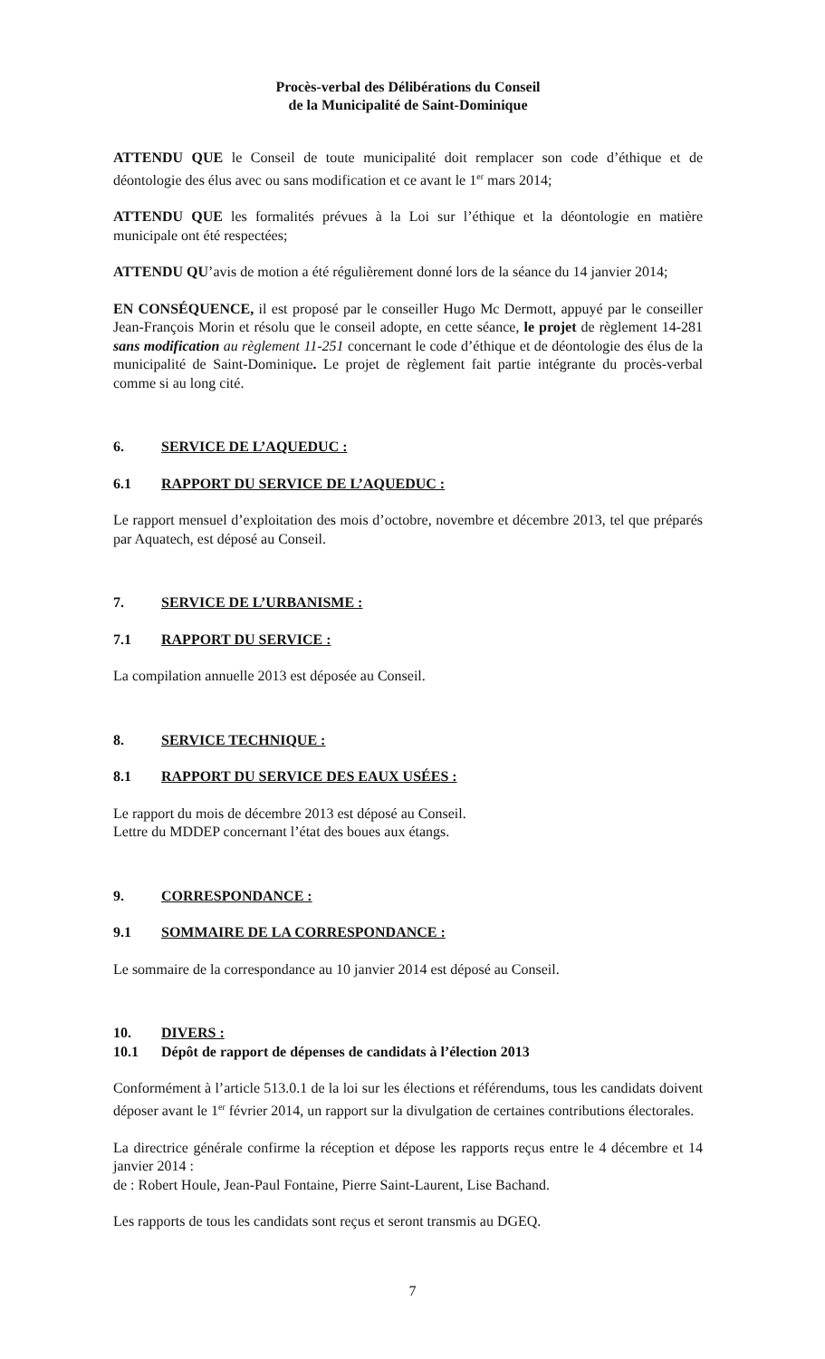Procès-verbal des Délibérations du Conseil
de la Municipalité de Saint-Dominique
ATTENDU QUE le Conseil de toute municipalité doit remplacer son code d’éthique et de déontologie des élus avec ou sans modification et ce avant le 1<sup>er</sup> mars 2014;
ATTENDU QUE les formalités prévues à la Loi sur l’éthique et la déontologie en matière municipale ont été respectées;
ATTENDU QU’avis de motion a été régulièrement donné lors de la séance du 14 janvier 2014;
EN CONSÉQUENCE, il est proposé par le conseiller Hugo Mc Dermott, appuyé par le conseiller Jean-François Morin et résolu que le conseil adopte, en cette séance, le projet de règlement 14-281 sans modification au règlement 11-251 concernant le code d’éthique et de déontologie des élus de la municipalité de Saint-Dominique. Le projet de règlement fait partie intégrante du procès-verbal comme si au long cité.
6. SERVICE DE L’AQUEDUC :
6.1 RAPPORT DU SERVICE DE L’AQUEDUC :
Le rapport mensuel d’exploitation des mois d’octobre, novembre et décembre 2013, tel que préparés par Aquatech, est déposé au Conseil.
7. SERVICE DE L’URBANISME :
7.1 RAPPORT DU SERVICE :
La compilation annuelle 2013 est déposée au Conseil.
8. SERVICE TECHNIQUE :
8.1 RAPPORT DU SERVICE DES EAUX USÉES :
Le rapport du mois de décembre 2013 est déposé au Conseil.
Lettre du MDDEP concernant l’état des boues aux étangs.
9. CORRESPONDANCE :
9.1 SOMMAIRE DE LA CORRESPONDANCE :
Le sommaire de la correspondance au 10 janvier 2014 est déposé au Conseil.
10. DIVERS :
10.1 Dépôt de rapport de dépenses de candidats à l’élection 2013
Conformément à l’article 513.0.1 de la loi sur les élections et référendums, tous les candidats doivent déposer avant le 1<sup>er</sup> février 2014, un rapport sur la divulgation de certaines contributions électorales.
La directrice générale confirme la réception et dépose les rapports reçus entre le 4 décembre et 14 janvier 2014 :
de : Robert Houle, Jean-Paul Fontaine, Pierre Saint-Laurent, Lise Bachand.
Les rapports de tous les candidats sont reçus et seront transmis au DGEQ.
7